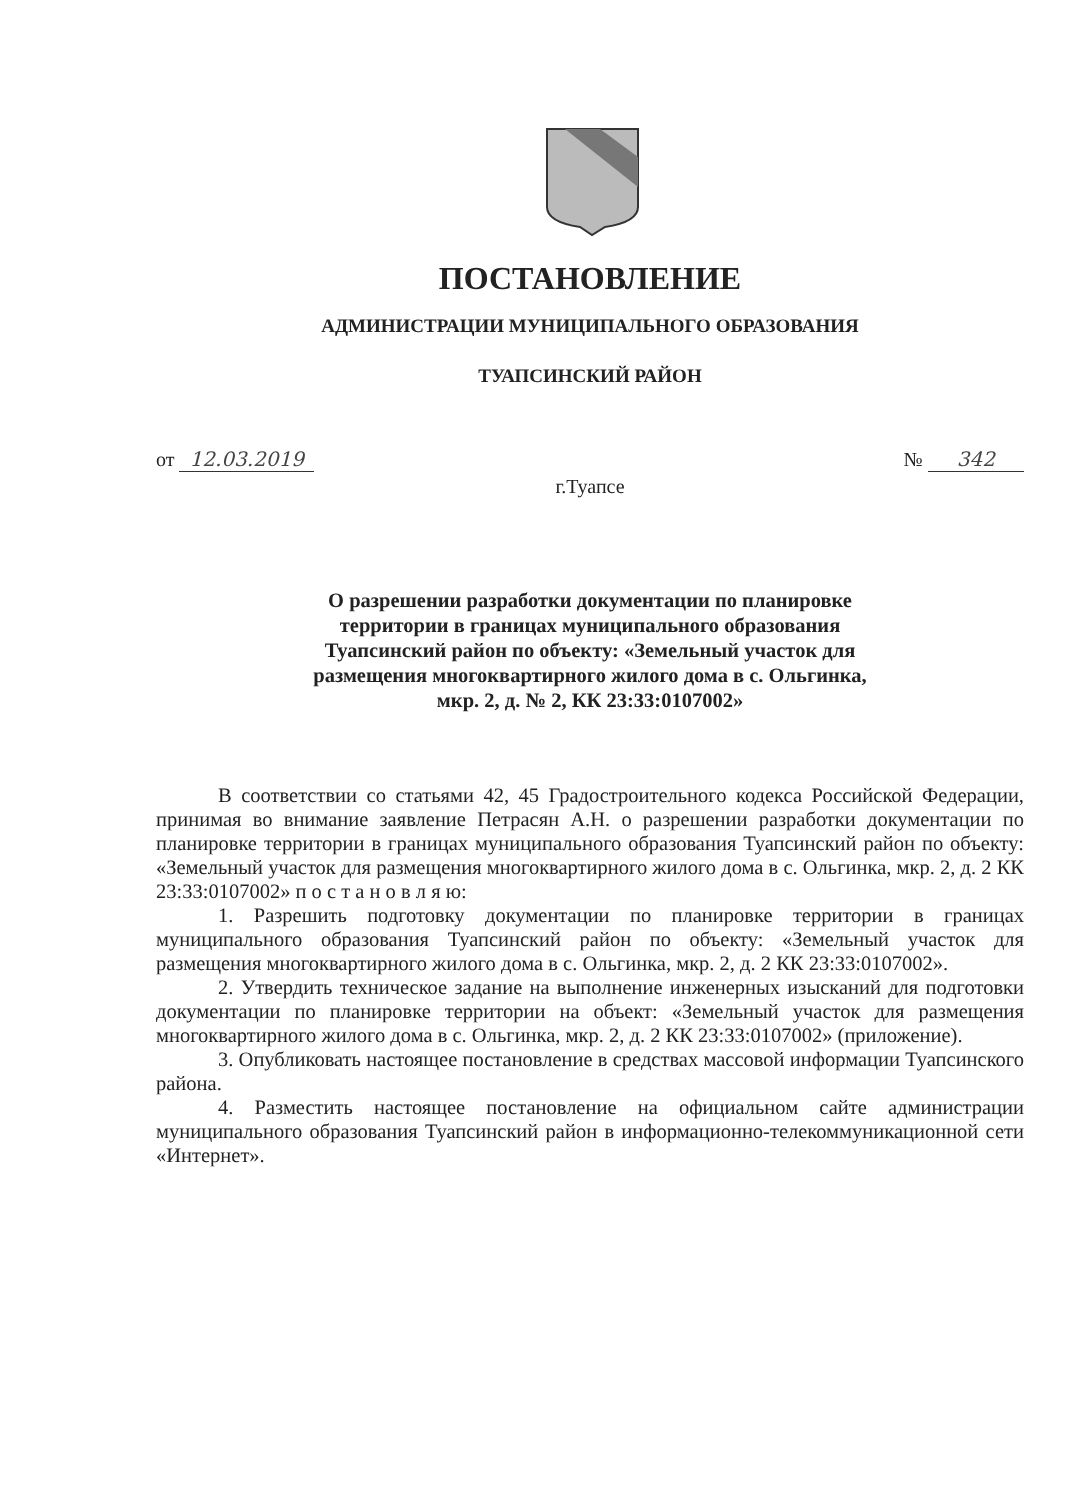ПОСТАНОВЛЕНИЕ
АДМИНИСТРАЦИИ МУНИЦИПАЛЬНОГО ОБРАЗОВАНИЯ
ТУАПСИНСКИЙ РАЙОН
от 12.03.2019 № 342
г.Туапсе
О разрешении разработки документации по планировке
территории в границах муниципального образования
Туапсинский район по объекту: «Земельный участок для
размещения многоквартирного жилого дома в с. Ольгинка,
мкр. 2, д. № 2, КК 23:33:0107002»
В соответствии со статьями 42, 45 Градостроительного кодекса Российской Федерации, принимая во внимание заявление Петрасян А.Н. о разрешении разработки документации по планировке территории в границах муниципального образования Туапсинский район по объекту: «Земельный участок для размещения многоквартирного жилого дома в с. Ольгинка, мкр. 2, д. 2 КК 23:33:0107002» п о с т а н о в л я ю:
1. Разрешить подготовку документации по планировке территории в границах муниципального образования Туапсинский район по объекту: «Земельный участок для размещения многоквартирного жилого дома в с. Ольгинка, мкр. 2, д. 2 КК 23:33:0107002».
2. Утвердить техническое задание на выполнение инженерных изысканий для подготовки документации по планировке территории на объект: «Земельный участок для размещения многоквартирного жилого дома в с. Ольгинка, мкр. 2, д. 2 КК 23:33:0107002» (приложение).
3. Опубликовать настоящее постановление в средствах массовой информации Туапсинского района.
4. Разместить настоящее постановление на официальном сайте администрации муниципального образования Туапсинский район в информационно-телекоммуникационной сети «Интернет».